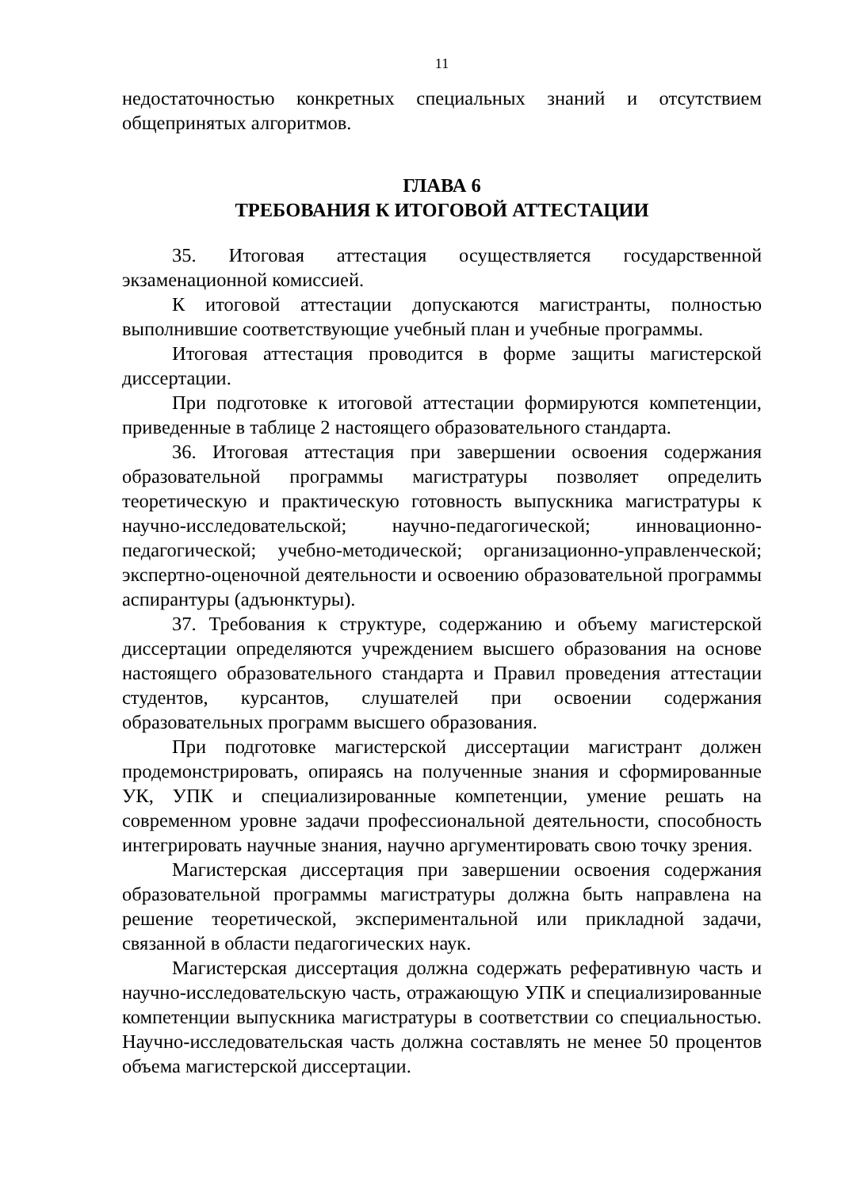11
недостаточностью конкретных специальных знаний и отсутствием общепринятых алгоритмов.
ГЛАВА 6
ТРЕБОВАНИЯ К ИТОГОВОЙ АТТЕСТАЦИИ
35. Итоговая аттестация осуществляется государственной экзаменационной комиссией.
К итоговой аттестации допускаются магистранты, полностью выполнившие соответствующие учебный план и учебные программы.
Итоговая аттестация проводится в форме защиты магистерской диссертации.
При подготовке к итоговой аттестации формируются компетенции, приведенные в таблице 2 настоящего образовательного стандарта.
36. Итоговая аттестация при завершении освоения содержания образовательной программы магистратуры позволяет определить теоретическую и практическую готовность выпускника магистратуры к научно-исследовательской; научно-педагогической; инновационно-педагогической; учебно-методической; организационно-управленческой; экспертно-оценочной деятельности и освоению образовательной программы аспирантуры (адъюнктуры).
37. Требования к структуре, содержанию и объему магистерской диссертации определяются учреждением высшего образования на основе настоящего образовательного стандарта и Правил проведения аттестации студентов, курсантов, слушателей при освоении содержания образовательных программ высшего образования.
При подготовке магистерской диссертации магистрант должен продемонстрировать, опираясь на полученные знания и сформированные УК, УПК и специализированные компетенции, умение решать на современном уровне задачи профессиональной деятельности, способность интегрировать научные знания, научно аргументировать свою точку зрения.
Магистерская диссертация при завершении освоения содержания образовательной программы магистратуры должна быть направлена на решение теоретической, экспериментальной или прикладной задачи, связанной в области педагогических наук.
Магистерская диссертация должна содержать реферативную часть и научно-исследовательскую часть, отражающую УПК и специализированные компетенции выпускника магистратуры в соответствии со специальностью. Научно-исследовательская часть должна составлять не менее 50 процентов объема магистерской диссертации.